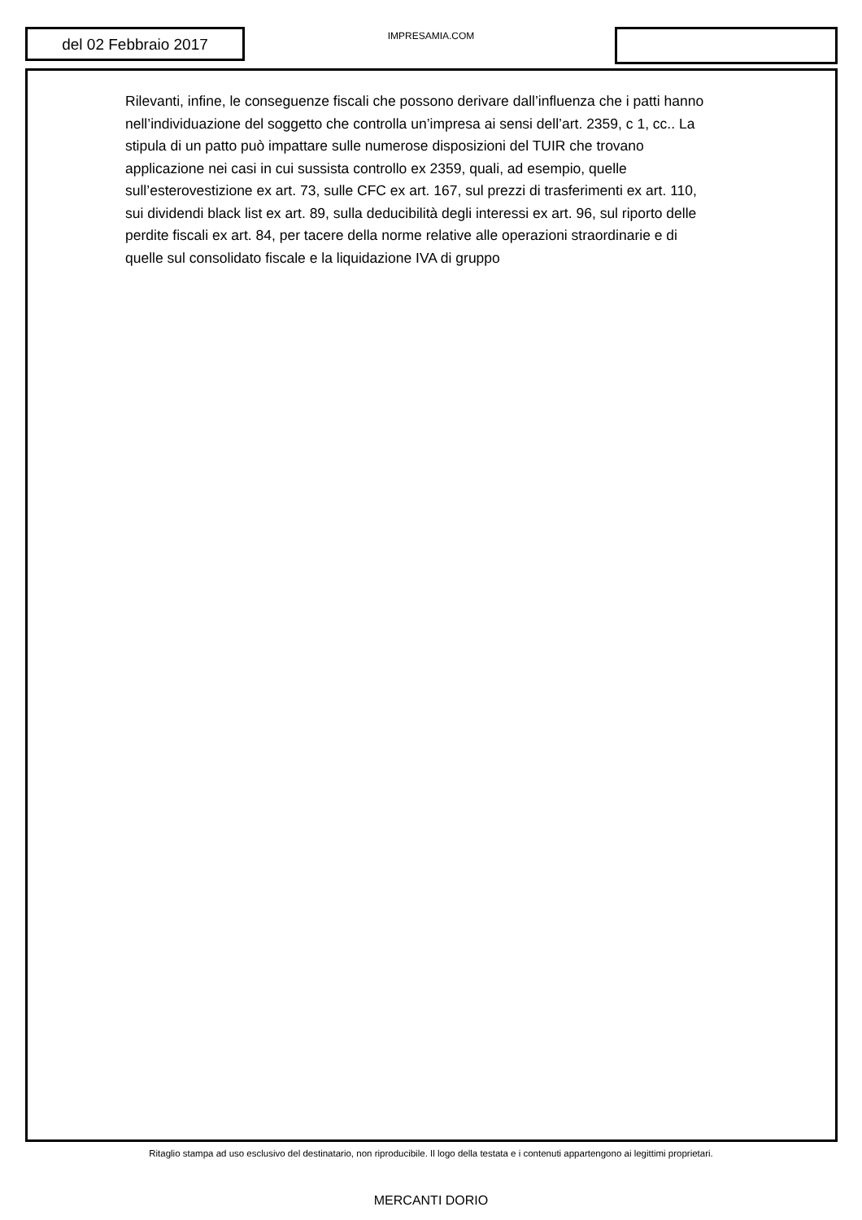del 02 Febbraio 2017
IMPRESAMIA.COM
Rilevanti, infine, le conseguenze fiscali che possono derivare dall’influenza che i patti hanno nell’individuazione del soggetto che controlla un’impresa ai sensi dell’art. 2359, c 1, cc.. La stipula di un patto può impattare sulle numerose disposizioni del TUIR che trovano applicazione nei casi in cui sussista controllo ex 2359, quali, ad esempio, quelle sull’esterovestizione ex art. 73, sulle CFC ex art. 167, sul prezzi di trasferimenti ex art. 110, sui dividendi black list ex art. 89, sulla deducibilità degli interessi ex art. 96, sul riporto delle perdite fiscali ex art. 84, per tacere della norme relative alle operazioni straordinarie e di quelle sul consolidato fiscale e la liquidazione IVA di gruppo
Ritaglio stampa ad uso esclusivo del destinatario, non riproducibile. Il logo della testata e i contenuti appartengono ai legittimi proprietari.
MERCANTI DORIO